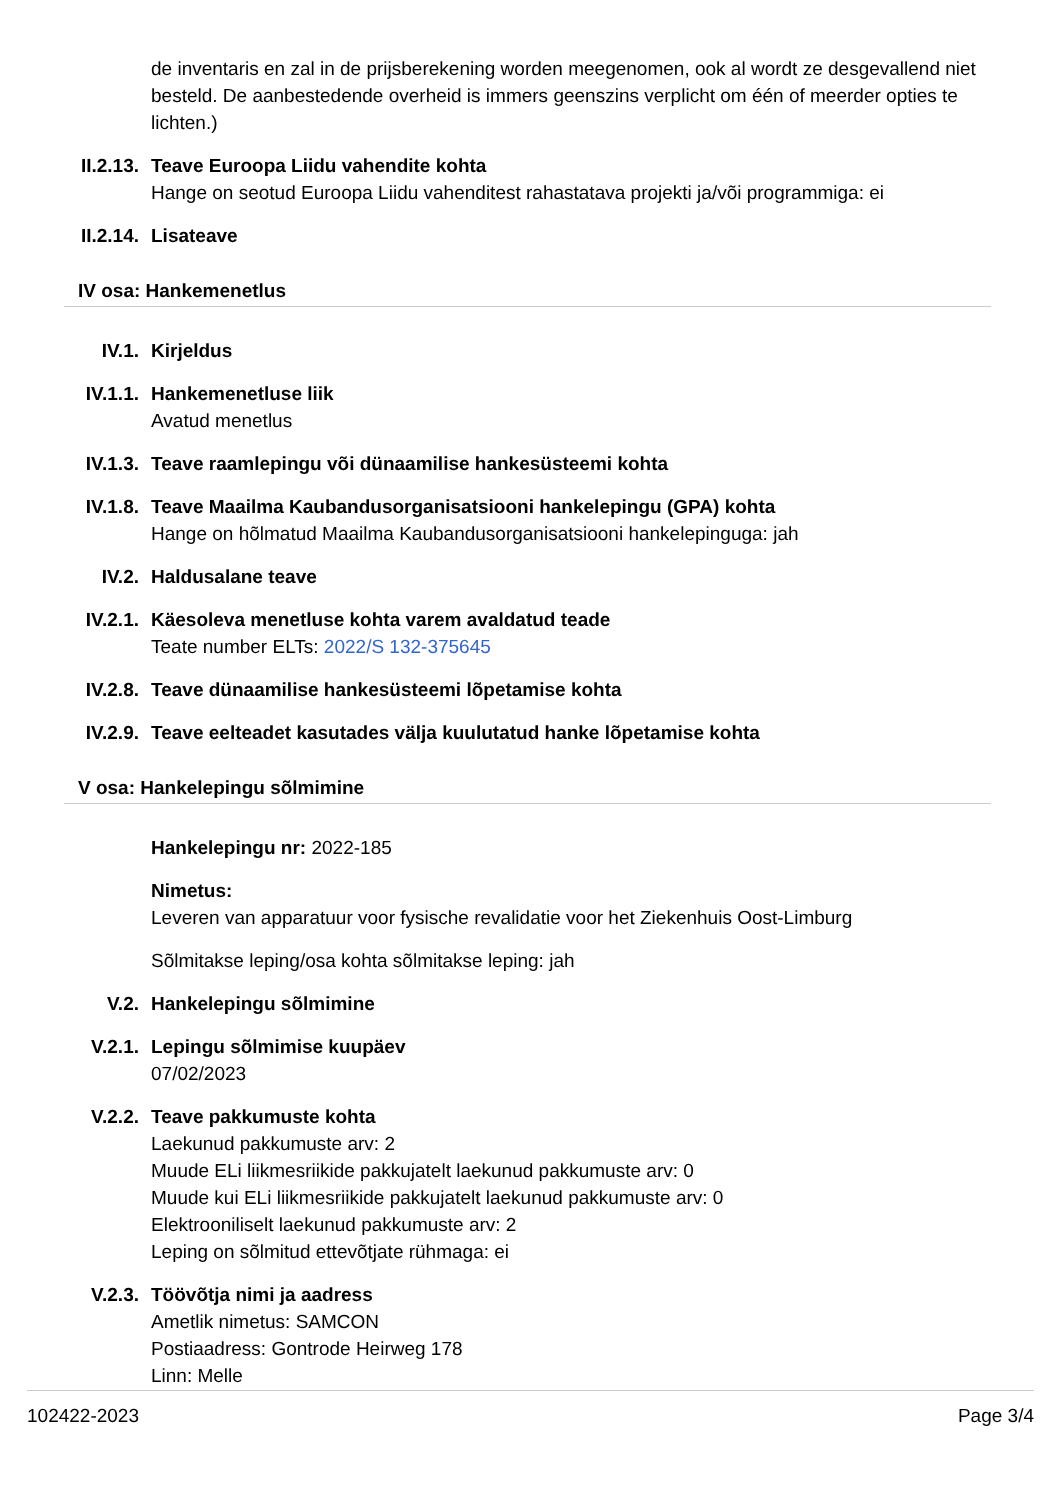de inventaris en zal in de prijsberekening worden meegenomen, ook al wordt ze desgevallend niet besteld. De aanbestedende overheid is immers geenszins verplicht om één of meerder opties te lichten.)
II.2.13.
Teave Euroopa Liidu vahendite kohta
Hange on seotud Euroopa Liidu vahenditest rahastatava projekti ja/või programmiga: ei
II.2.14.
Lisateave
IV osa: Hankemenetlus
IV.1. Kirjeldus
IV.1.1.
Hankemenetluse liik
Avatud menetlus
IV.1.3.
Teave raamlepingu või dünaamilise hankesüsteemi kohta
IV.1.8.
Teave Maailma Kaubandusorganisatsiooni hankelepingu (GPA) kohta
Hange on hõlmatud Maailma Kaubandusorganisatsiooni hankelepinguga: jah
IV.2. Haldusalane teave
IV.2.1.
Käesoleva menetluse kohta varem avaldatud teade
Teate number ELTs: 2022/S 132-375645
IV.2.8.
Teave dünaamilise hankesüsteemi lõpetamise kohta
IV.2.9.
Teave eelteadet kasutades välja kuulutatud hanke lõpetamise kohta
V osa: Hankelepingu sõlmimine
Hankelepingu nr: 2022-185
Nimetus:
Leveren van apparatuur voor fysische revalidatie voor het Ziekenhuis Oost-Limburg
Sõlmitakse leping/osa kohta sõlmitakse leping: jah
V.2. Hankelepingu sõlmimine
V.2.1. Lepingu sõlmimise kuupäev
07/02/2023
V.2.2. Teave pakkumuste kohta
Laekunud pakkumuste arv: 2
Muude ELi liikmesriikide pakkujatelt laekunud pakkumuste arv: 0
Muude kui ELi liikmesriikide pakkujatelt laekunud pakkumuste arv: 0
Elektrooniliselt laekunud pakkumuste arv: 2
Leping on sõlmitud ettevõtjate rühmaga: ei
V.2.3. Töövõtja nimi ja aadress
Ametlik nimetus: SAMCON
Postiaadress: Gontrode Heirweg 178
Linn: Melle
102422-2023 Page 3/4